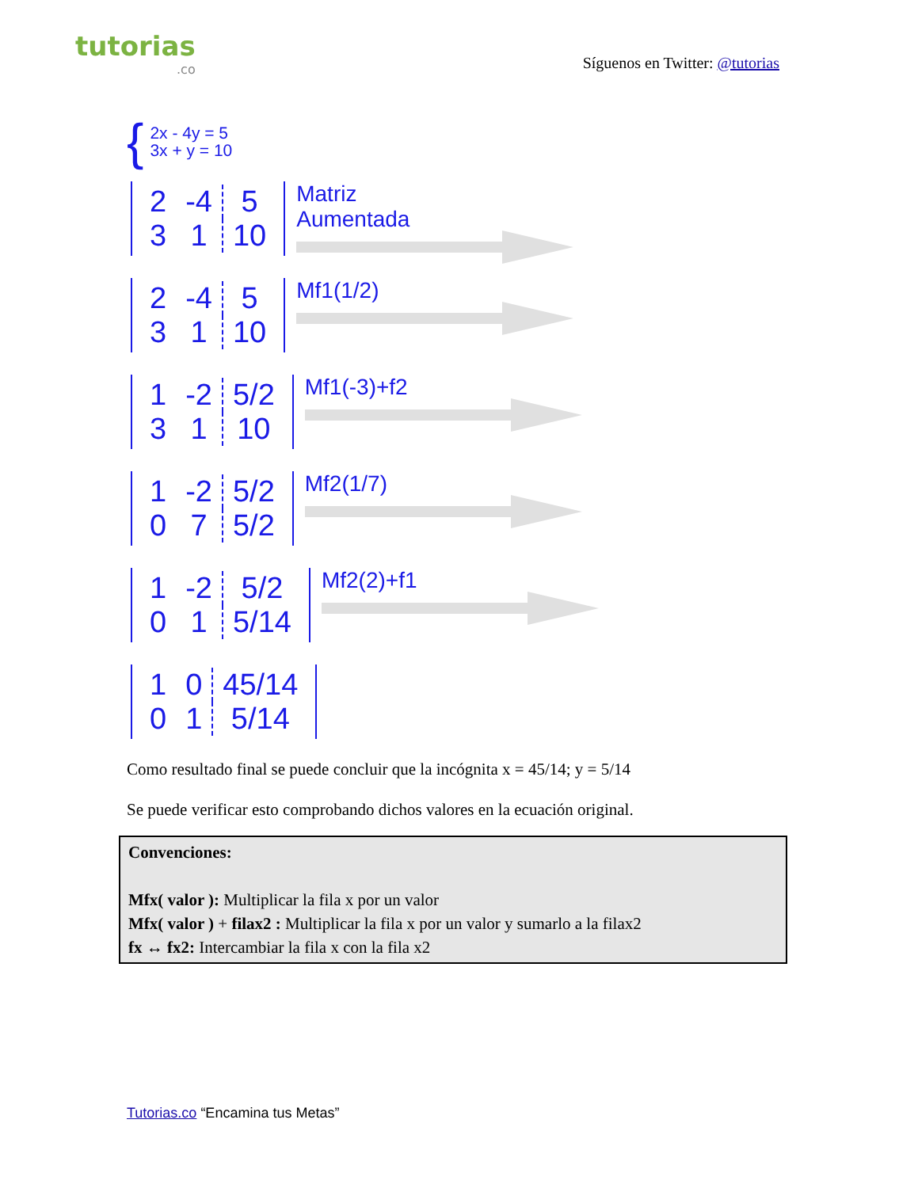tutorias.co
Síguenos en Twitter: @tutorias
{
2x - 4y = 5
3x + y = 10
| 2 | -4 | 5 |
| 3 | 1 | 10 |
Matriz
Aumentada
| 2 | -4 | 5 |
| 3 | 1 | 10 |
Mf1(1/2)
| 1 | -2 | 5/2 |
| 3 | 1 | 10 |
Mf1(-3)+f2
| 1 | -2 | 5/2 |
| 0 | 7 | 5/2 |
Mf2(1/7)
| 1 | -2 | 5/2 |
| 0 | 1 | 5/14 |
Mf2(2)+f1
| 1 | 0 | 45/14 |
| 0 | 1 | 5/14 |
Como resultado final se puede concluir que la incógnita x = 45/14; y = 5/14
Se puede verificar esto comprobando dichos valores en la ecuación original.
Convenciones:
Mfx( valor ): Multiplicar la fila x por un valor
Mfx( valor ) + filax2 : Multiplicar la fila x por un valor y sumarlo a la filax2
fx ↔ fx2: Intercambiar la fila x con la fila x2
Tutorias.co “Encamina tus Metas”